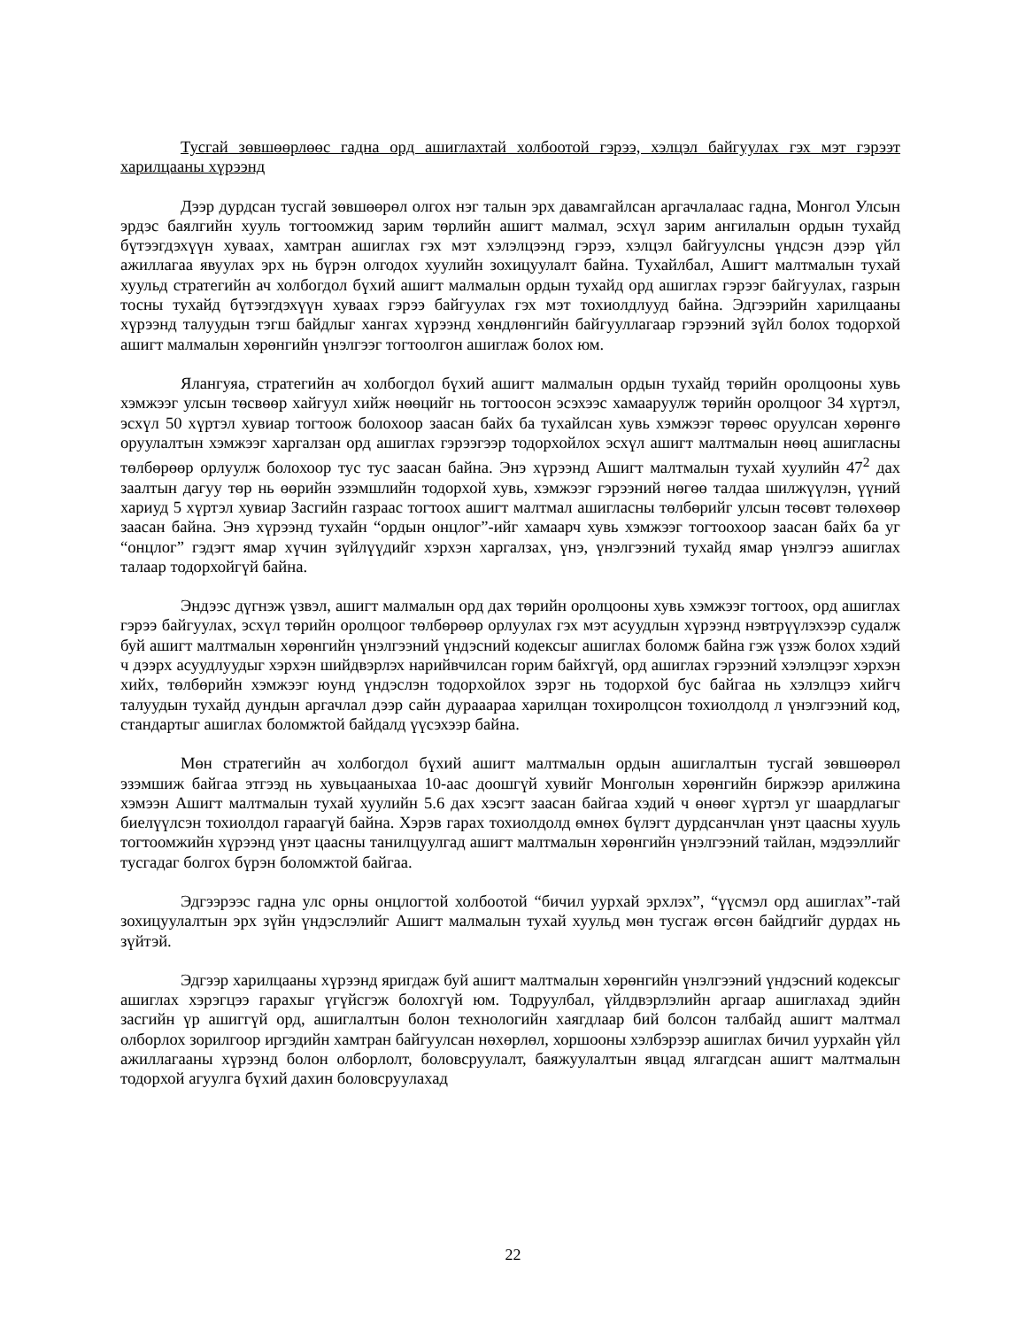Тусгай зөвшөөрлөөс гадна орд ашиглахтай холбоотой гэрээ, хэлцэл байгуулах гэх мэт гэрээт харилцааны хүрээнд
Дээр дурдсан тусгай зөвшөөрөл олгох нэг талын эрх давамгайлсан аргачлалаас гадна, Монгол Улсын эрдэс баялгийн хууль тогтоомжид зарим төрлийн ашигт малмал, эсхүл зарим ангилалын ордын тухайд бүтээгдэхүүн хуваах, хамтран ашиглах гэх мэт хэлэлцээнд гэрээ, хэлцэл байгуулсны үндсэн дээр үйл ажиллагаа явуулах эрх нь бүрэн олгодох хуулийн зохицуулалт байна. Тухайлбал, Ашигт малтмалын тухай хуульд стратегийн ач холбогдол бүхий ашигт малмалын ордын тухайд орд ашиглах гэрээг байгуулах, газрын тосны тухайд бүтээгдэхүүн хуваах гэрээ байгуулах гэх мэт тохиолдлууд байна. Эдгээрийн харилцааны хүрээнд талуудын тэгш байдлыг хангах хүрээнд хөндлөнгийн байгууллагаар гэрээний зүйл болох тодорхой ашигт малмалын хөрөнгийн үнэлгээг тогтоолгон ашиглаж болох юм.
Ялангуяа, стратегийн ач холбогдол бүхий ашигт малмалын ордын тухайд төрийн оролцооны хувь хэмжээг улсын төсвөөр хайгуул хийж нөөцийг нь тогтоосон эсэхээс хамааруулж төрийн оролцоог 34 хүртэл, эсхүл 50 хүртэл хувиар тогтоож болохоор заасан байх ба тухайлсан хувь хэмжээг төрөөс оруулсан хөрөнгө оруулалтын хэмжээг харгалзан орд ашиглах гэрээгээр тодорхойлох эсхүл ашигт малтмалын нөөц ашигласны төлбөрөөр орлуулж болохоор тус тус заасан байна. Энэ хүрээнд Ашигт малтмалын тухай хуулийн 47<sup>2</sup> дах заалтын дагуу төр нь өөрийн эзэмшлийн тодорхой хувь, хэмжээг гэрээний нөгөө талдаа шилжүүлэн, үүний хариуд 5 хүртэл хувиар Засгийн газраас тогтоох ашигт малтмал ашигласны төлбөрийг улсын төсөвт төлөхөөр заасан байна. Энэ хүрээнд тухайн “ордын онцлог”-ийг хамаарч хувь хэмжээг тогтоохоор заасан байх ба уг “онцлог” гэдэгт ямар хүчин зүйлүүдийг хэрхэн харгалзах, үнэ, үнэлгээний тухайд ямар үнэлгээ ашиглах талаар тодорхойгүй байна.
Эндээс дүгнэж үзвэл, ашигт малмалын орд дах төрийн оролцооны хувь хэмжээг тогтоох, орд ашиглах гэрээ байгуулах, эсхүл төрийн оролцоог төлбөрөөр орлуулах гэх мэт асуудлын хүрээнд нэвтрүүлэхээр судалж буй ашигт малтмалын хөрөнгийн үнэлгээний үндэсний кодексыг ашиглах боломж байна гэж үзэж болох хэдий ч дээрх асуудлуудыг хэрхэн шийдвэрлэх нарийвчилсан горим байхгүй, орд ашиглах гэрээний хэлэлцээг хэрхэн хийх, төлбөрийн хэмжээг юунд үндэслэн тодорхойлох зэрэг нь тодорхой бус байгаа нь хэлэлцээ хийгч талуудын тухайд дундын аргачлал дээр сайн дурааараа харилцан тохиролцсон тохиолдолд л үнэлгээний код, стандартыг ашиглах боломжтой байдалд үүсэхээр байна.
Мөн стратегийн ач холбогдол бүхий ашигт малтмалын ордын ашиглалтын тусгай зөвшөөрөл эзэмшиж байгаа этгээд нь хувьцааныхаа 10-аас доошгүй хувийг Монголын хөрөнгийн биржээр арилжина хэмээн Ашигт малтмалын тухай хуулийн 5.6 дах хэсэгт заасан байгаа хэдий ч өнөөг хүртэл уг шаардлагыг биелүүлсэн тохиолдол гараагүй байна. Хэрэв гарах тохиолдолд өмнөх бүлэгт дурдсанчлан үнэт цаасны хууль тогтоомжийн хүрээнд үнэт цаасны танилцуулгад ашигт малтмалын хөрөнгийн үнэлгээний тайлан, мэдээллийг тусгадаг болгох бүрэн боломжтой байгаа.
Эдгээрээс гадна улс орны онцлогтой холбоотой “бичил уурхай эрхлэх”, “үүсмэл орд ашиглах”-тай зохицуулалтын эрх зүйн үндэслэлийг Ашигт малмалын тухай хуульд мөн тусгаж өгсөн байдгийг дурдах нь зүйтэй.
Эдгээр харилцааны хүрээнд яригдаж буй ашигт малтмалын хөрөнгийн үнэлгээний үндэсний кодексыг ашиглах хэрэгцээ гарахыг үгүйсгэж болохгүй юм. Тодруулбал, үйлдвэрлэлийн аргаар ашиглахад эдийн засгийн үр ашиггүй орд, ашиглалтын болон технологийн хаягдлаар бий болсон талбайд ашигт малтмал олборлох зорилгоор иргэдийн хамтран байгуулсан нөхөрлөл, хоршооны хэлбэрээр ашиглах бичил уурхайн үйл ажиллагааны хүрээнд болон олборлолт, боловсруулалт, баяжуулалтын явцад ялгагдсан ашигт малтмалын тодорхой агуулга бүхий дахин боловсруулахад
22